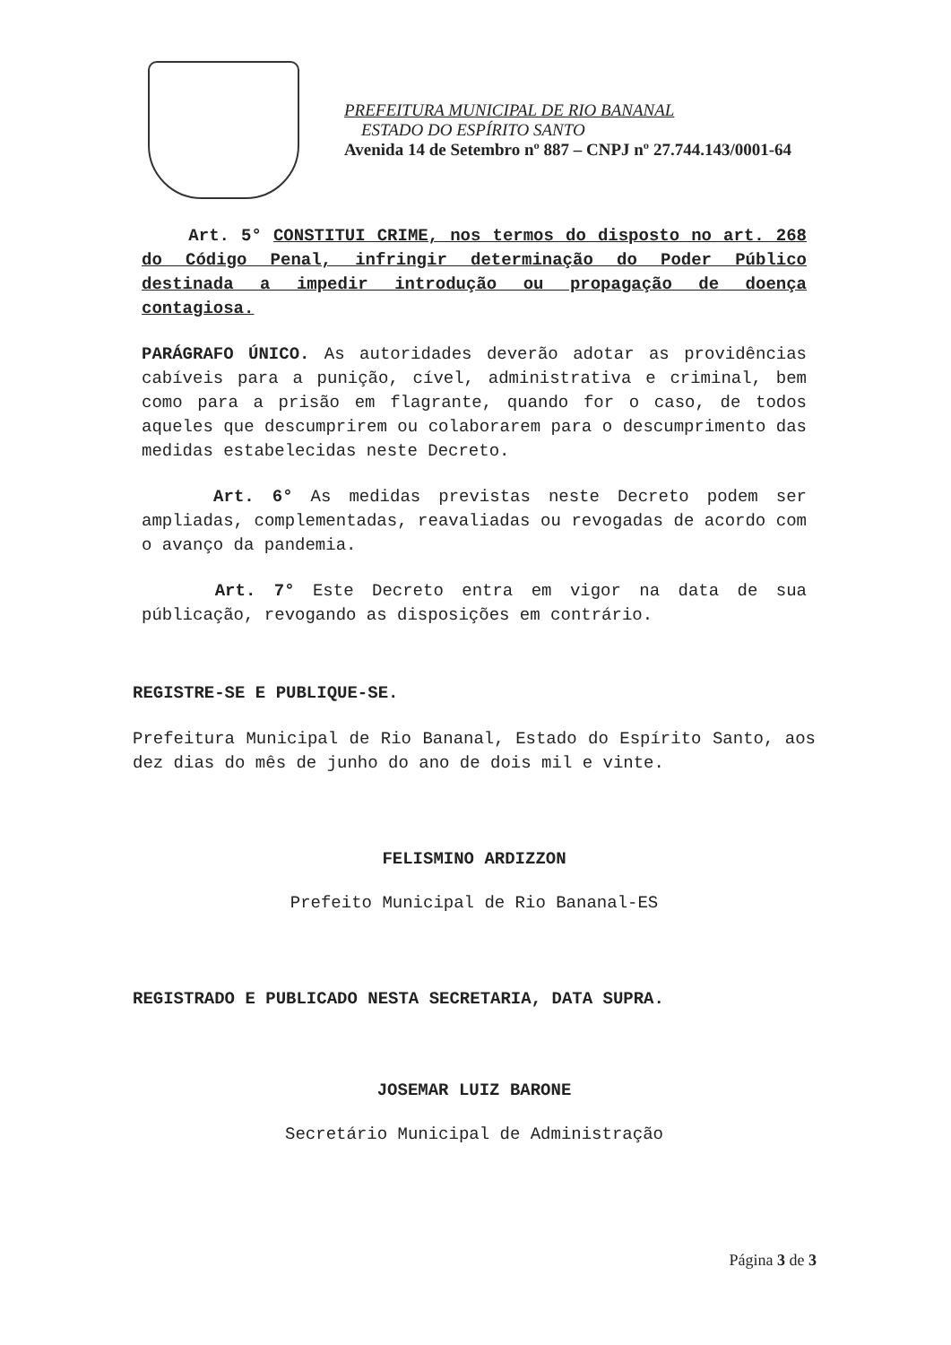PREFEITURA MUNICIPAL DE RIO BANANAL
ESTADO DO ESPÍRITO SANTO
Avenida 14 de Setembro nº 887 – CNPJ nº 27.744.143/0001-64
Art. 5° CONSTITUI CRIME, nos termos do disposto no art. 268 do Código Penal, infringir determinação do Poder Público destinada a impedir introdução ou propagação de doença contagiosa.
PARÁGRAFO ÚNICO. As autoridades deverão adotar as providências cabíveis para a punição, cível, administrativa e criminal, bem como para a prisão em flagrante, quando for o caso, de todos aqueles que descumprirem ou colaborarem para o descumprimento das medidas estabelecidas neste Decreto.
Art. 6° As medidas previstas neste Decreto podem ser ampliadas, complementadas, reavaliadas ou revogadas de acordo com o avanço da pandemia.
Art. 7° Este Decreto entra em vigor na data de sua públicação, revogando as disposições em contrário.
REGISTRE-SE E PUBLIQUE-SE.
Prefeitura Municipal de Rio Bananal, Estado do Espírito Santo, aos dez dias do mês de junho do ano de dois mil e vinte.
FELISMINO ARDIZZON
Prefeito Municipal de Rio Bananal-ES
REGISTRADO E PUBLICADO NESTA SECRETARIA, DATA SUPRA.
JOSEMAR LUIZ BARONE
Secretário Municipal de Administração
Página 3 de 3